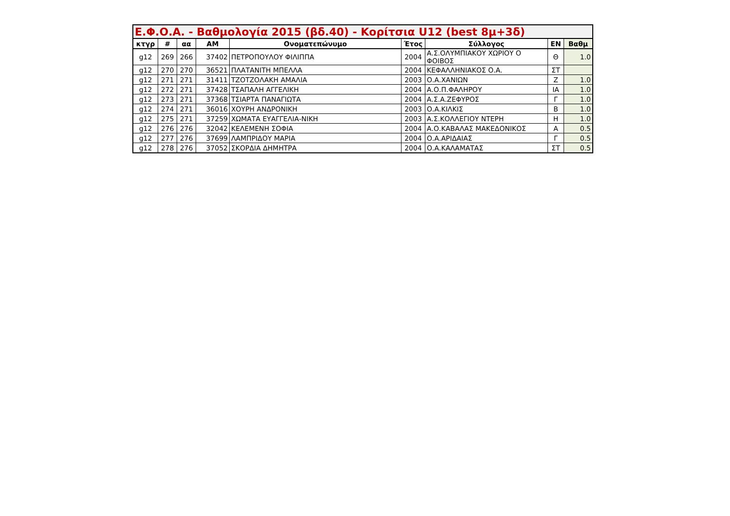| Ε.Φ.Ο.Α. - Βαθμολογία 2015 (βδ.40) - Κορίτσια U12 (best 8μ+3δ) | | | | | | | | |
| --- | --- | --- | --- | --- | --- | --- | --- | --- |
| κτγρ | # | αα | ΑΜ | Ονοματεπώνυμο | Έτος | Σύλλογος | ΕΝ | Βαθμ |
| g12 | 269 | 266 | 37402 | ΠΕΤΡΟΠΟΥΛΟΥ ΦΙΛΙΠΠΑ | 2004 | Α.Σ.ΟΛΥΜΠΙΑΚΟΥ ΧΩΡΙΟΥ Ο ΦΟΙΒΟΣ | Θ | 1.0 |
| g12 | 270 | 270 | 36521 | ΠΛΑΤΑΝΙΤΗ ΜΠΕΛΛΑ | 2004 | ΚΕΦΑΛΛΗΝΙΑΚΟΣ Ο.Α. | ΣΤ | |
| g12 | 271 | 271 | 31411 | ΤΖΟΤΖΟΛΑΚΗ ΑΜΑΛΙΑ | 2003 | Ο.Α.ΧΑΝΙΩΝ | Ζ | 1.0 |
| g12 | 272 | 271 | 37428 | ΤΣΑΠΑΛΗ ΑΓΓΕΛΙΚΗ | 2004 | Α.Ο.Π.ΦΑΛΗΡΟΥ | ΙΑ | 1.0 |
| g12 | 273 | 271 | 37368 | ΤΣΙΑΡΤΑ ΠΑΝΑΓΙΩΤΑ | 2004 | Α.Σ.Α.ΖΕΦΥΡΟΣ | Γ | 1.0 |
| g12 | 274 | 271 | 36016 | ΧΟΥΡΗ ΑΝΔΡΟΝΙΚΗ | 2003 | Ο.Α.ΚΙΛΚΙΣ | Β | 1.0 |
| g12 | 275 | 271 | 37259 | ΧΩΜΑΤΑ ΕΥΑΓΓΕΛΙΑ-ΝΙΚΗ | 2003 | Α.Σ.ΚΟΛΛΕΓΙΟΥ ΝΤΕΡΗ | Η | 1.0 |
| g12 | 276 | 276 | 32042 | ΚΕΛΕΜΕΝΗ ΣΟΦΙΑ | 2004 | Α.Ο.ΚΑΒΑΛΑΣ ΜΑΚΕΔΟΝΙΚΟΣ | Α | 0.5 |
| g12 | 277 | 276 | 37699 | ΛΑΜΠΡΙΔΟΥ ΜΑΡΙΑ | 2004 | Ο.Α.ΑΡΙΔΑΙΑΣ | Γ | 0.5 |
| g12 | 278 | 276 | 37052 | ΣΚΟΡΔΙΑ ΔΗΜΗΤΡΑ | 2004 | Ο.Α.ΚΑΛΑΜΑΤΑΣ | ΣΤ | 0.5 |